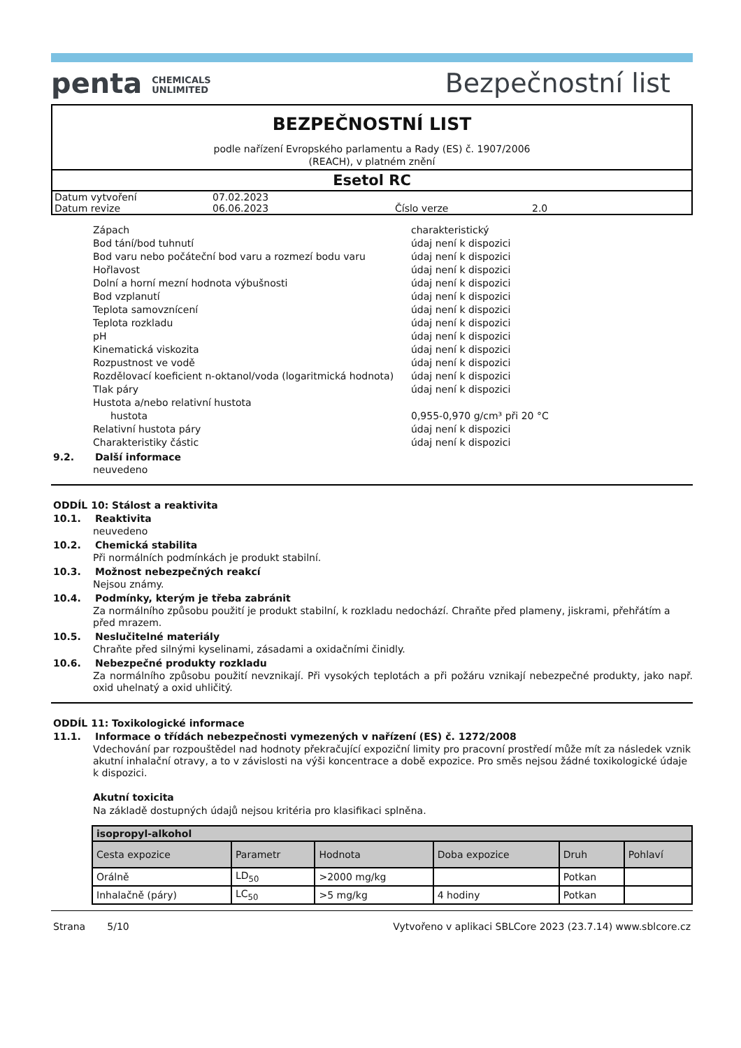penta CHEMICALS
UNLIMITED
Bezpečnostní list
BEZPEČNOSTNÍ LIST
podle nařízení Evropského parlamentu a Rady (ES) č. 1907/2006
(REACH), v platném znění
Esetol RC
| Datum vytvoření | 07.02.2023 | | |
| Datum revize | 06.06.2023 | Číslo verze | 2.0 |
| Zápach | charakteristický |
| Bod tání/bod tuhnutí | údaj není k dispozici |
| Bod varu nebo počáteční bod varu a rozmezí bodu varu | údaj není k dispozici |
| Hořlavost | údaj není k dispozici |
| Dolní a horní mezní hodnota výbušnosti | údaj není k dispozici |
| Bod vzplanutí | údaj není k dispozici |
| Teplota samovznícení | údaj není k dispozici |
| Teplota rozkladu | údaj není k dispozici |
| pH | údaj není k dispozici |
| Kinematická viskozita | údaj není k dispozici |
| Rozpustnost ve vodě | údaj není k dispozici |
| Rozdělovací koeficient n-oktanol/voda (logaritmická hodnota) | údaj není k dispozici |
| Tlak páry | údaj není k dispozici |
| Hustota a/nebo relativní hustota | |
| hustota | 0,955-0,970 g/cm³ při 20 °C |
| Relativní hustota páry | údaj není k dispozici |
| Charakteristiky částic | údaj není k dispozici |
9.2. Další informace
neuvedeno
ODDÍL 10: Stálost a reaktivita
10.1. Reaktivita
neuvedeno
10.2. Chemická stabilita
Při normálních podmínkách je produkt stabilní.
10.3. Možnost nebezpečných reakcí
Nejsou známy.
10.4. Podmínky, kterým je třeba zabránit
Za normálního způsobu použití je produkt stabilní, k rozkladu nedochází. Chraňte před plameny, jiskrami, přehřátím a před mrazem.
10.5. Neslučitelné materiály
Chraňte před silnými kyselinami, zásadami a oxidačními činidly.
10.6. Nebezpečné produkty rozkladu
Za normálního způsobu použití nevznikají. Při vysokých teplotách a při požáru vznikají nebezpečné produkty, jako např. oxid uhelnatý a oxid uhličitý.
ODDÍL 11: Toxikologické informace
11.1. Informace o třídách nebezpečnosti vymezených v nařízení (ES) č. 1272/2008
Vdechování par rozpouštědel nad hodnoty překračující expoziční limity pro pracovní prostředí může mít za následek vznik akutní inhalační otravy, a to v závislosti na výši koncentrace a době expozice. Pro směs nejsou žádné toxikologické údaje k dispozici.
Akutní toxicita
Na základě dostupných údajů nejsou kritéria pro klasifikaci splněna.
| isopropyl-alkohol | | | | | |
| --- | --- | --- | --- | --- | --- |
| Cesta expozice | Parametr | Hodnota | Doba expozice | Druh | Pohlaví |
| Orálně | LD<sub>50</sub> | >2000 mg/kg | | Potkan | |
| Inhalačně (páry) | LC<sub>50</sub> | >5 mg/kg | 4 hodiny | Potkan | |
Strana 5/10 Vytvořeno v aplikaci SBLCore 2023 (23.7.14) www.sblcore.cz